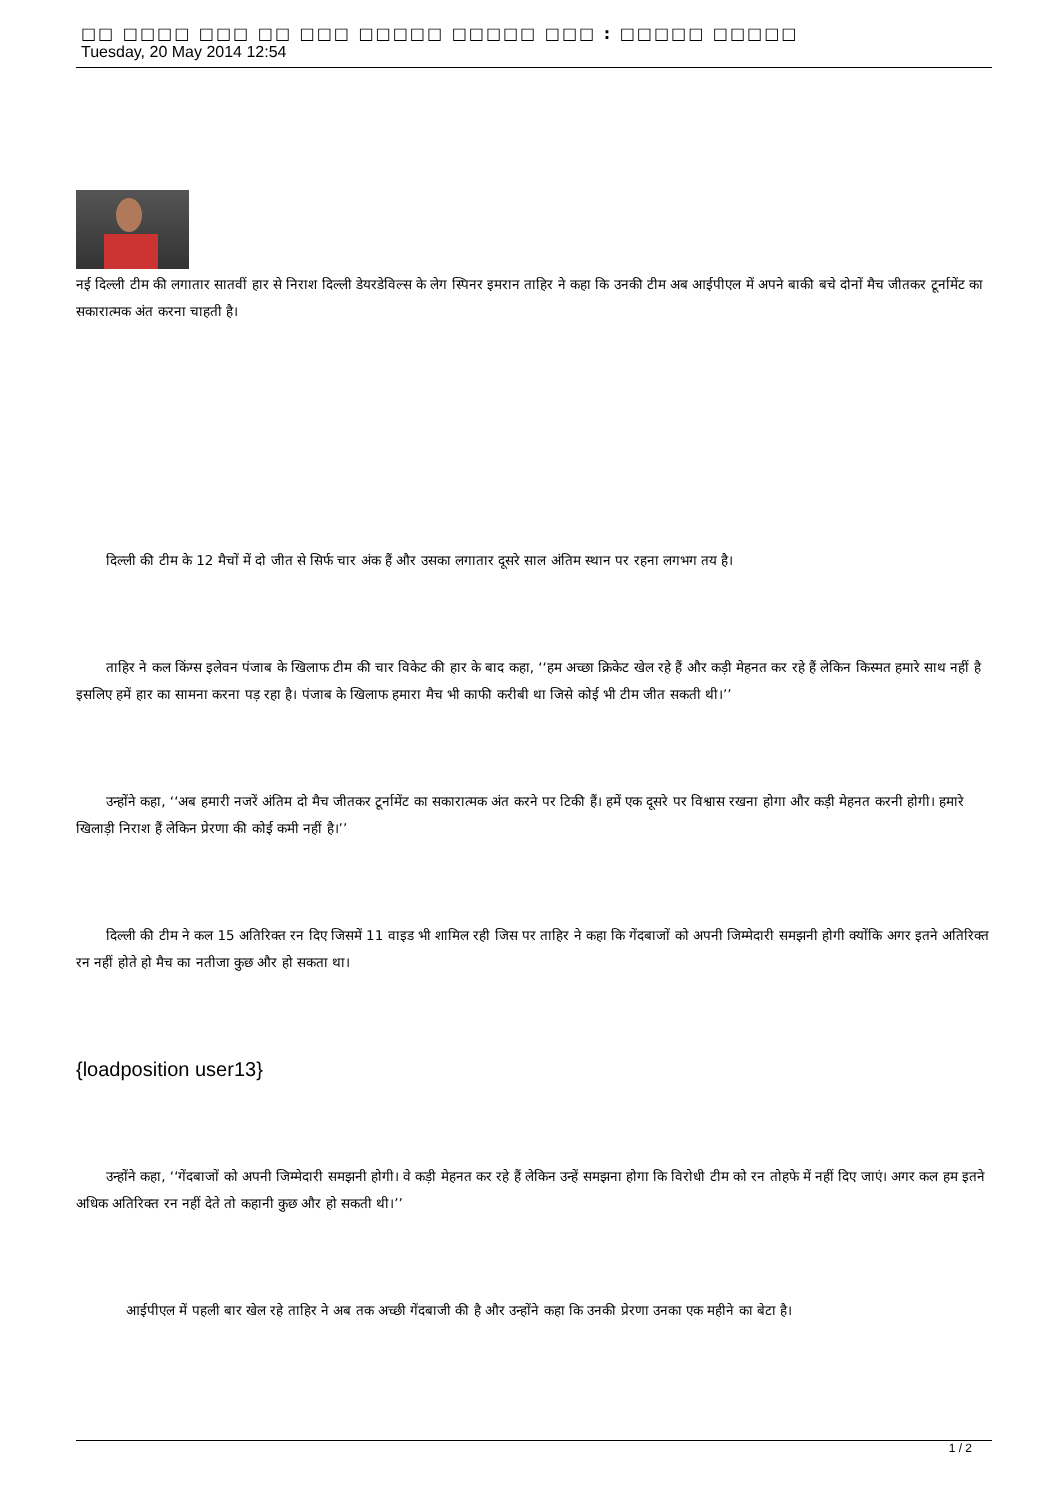□□ □□□□ □□□ □□ □□□ □□□□□ □□□□□ □□□ : □□□□□ □□□□□
Tuesday, 20 May 2014 12:54
नई दिल्ली टीम की लगातार सातवीं हार से निराश दिल्ली डेयरडेविल्स के लेग स्पिनर इमरान ताहिर ने कहा कि उनकी टीम अब आईपीएल में अपने बाकी बचे दोनों मैच जीतकर टूर्नामेंट का सकारात्मक अंत करना चाहती है।
दिल्ली की टीम के 12 मैचों में दो जीत से सिर्फ चार अंक हैं और उसका लगातार दूसरे साल अंतिम स्थान पर रहना लगभग तय है।
ताहिर ने कल किंग्स इलेवन पंजाब के खिलाफ टीम की चार विकेट की हार के बाद कहा, ‘‘हम अच्छा क्रिकेट खेल रहे हैं और कड़ी मेहनत कर रहे हैं लेकिन किस्मत हमारे साथ नहीं है इसलिए हमें हार का सामना करना पड़ रहा है। पंजाब के खिलाफ हमारा मैच भी काफी करीबी था जिसे कोई भी टीम जीत सकती थी।’’
उन्होंने कहा, ‘‘अब हमारी नजरें अंतिम दो मैच जीतकर टूर्नामेंट का सकारात्मक अंत करने पर टिकी हैं। हमें एक दूसरे पर विश्वास रखना होगा और कड़ी मेहनत करनी होगी। हमारे खिलाड़ी निराश हैं लेकिन प्रेरणा की कोई कमी नहीं है।’’
दिल्ली की टीम ने कल 15 अतिरिक्त रन दिए जिसमें 11 वाइड भी शामिल रही जिस पर ताहिर ने कहा कि गेंदबाजों को अपनी जिम्मेदारी समझनी होगी क्योंकि अगर इतने अतिरिक्त रन नहीं होते हो मैच का नतीजा कुछ और हो सकता था।
{loadposition user13}
उन्होंने कहा, ‘‘गेंदबाजों को अपनी जिम्मेदारी समझनी होगी। वे कड़ी मेहनत कर रहे हैं लेकिन उन्हें समझना होगा कि विरोधी टीम को रन तोहफे में नहीं दिए जाएं। अगर कल हम इतने अधिक अतिरिक्त रन नहीं देते तो कहानी कुछ और हो सकती थी।’’
आईपीएल में पहली बार खेल रहे ताहिर ने अब तक अच्छी गेंदबाजी की है और उन्होंने कहा कि उनकी प्रेरणा उनका एक महीने का बेटा है।
1 / 2